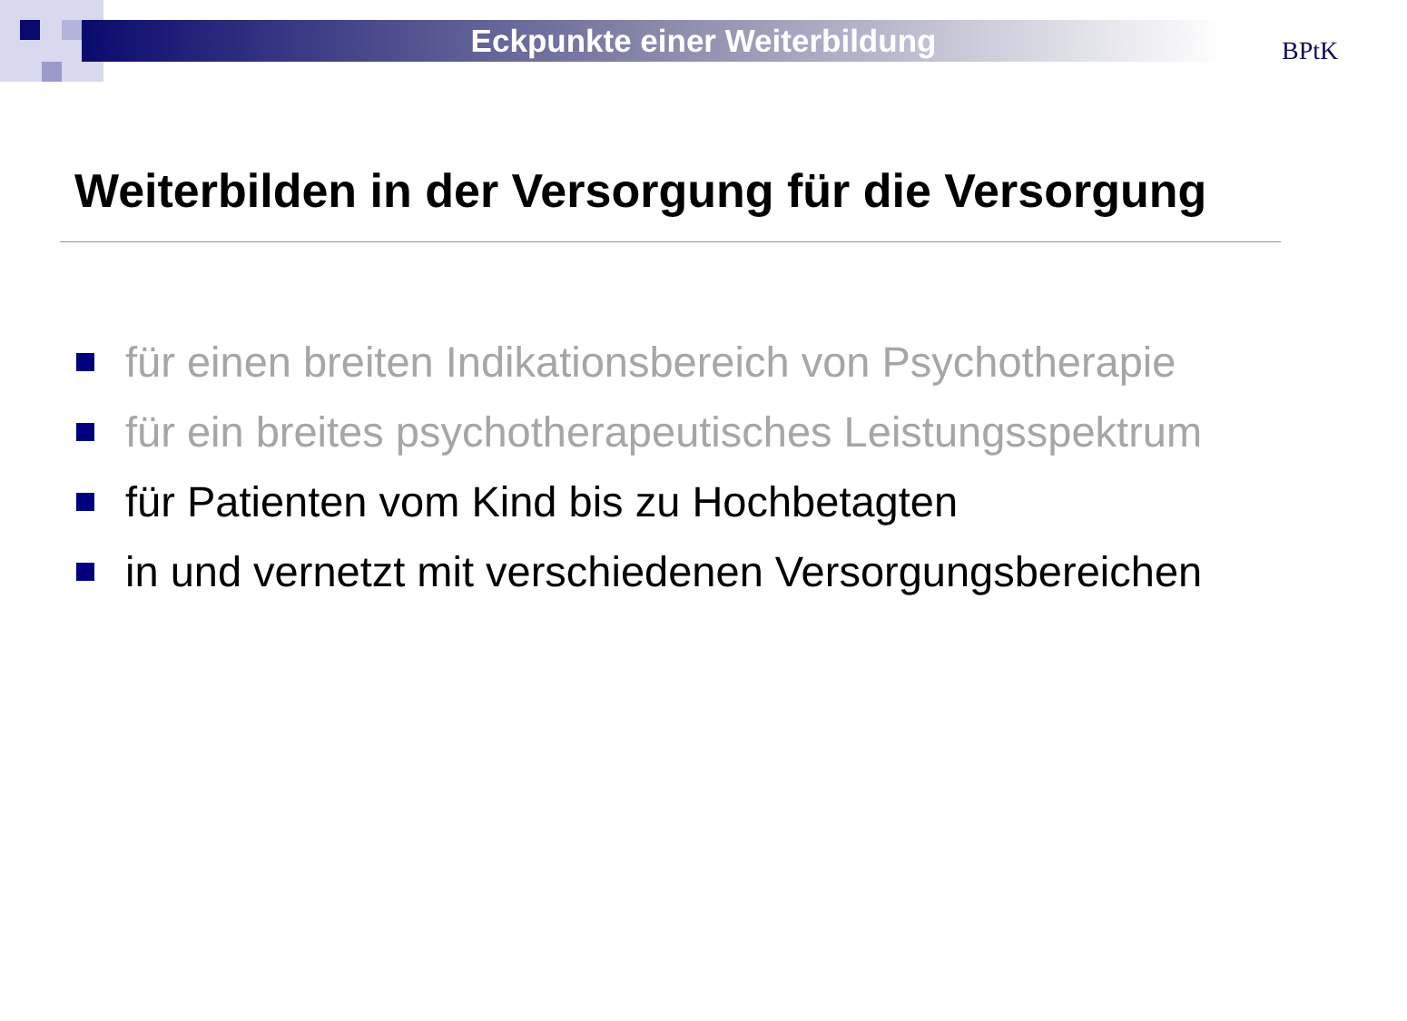Eckpunkte einer Weiterbildung BPtK
Weiterbilden in der Versorgung für die Versorgung
für einen breiten Indikationsbereich von Psychotherapie
für ein breites psychotherapeutisches Leistungsspektrum
für Patienten vom Kind bis zu Hochbetagten
in und vernetzt mit verschiedenen Versorgungsbereichen